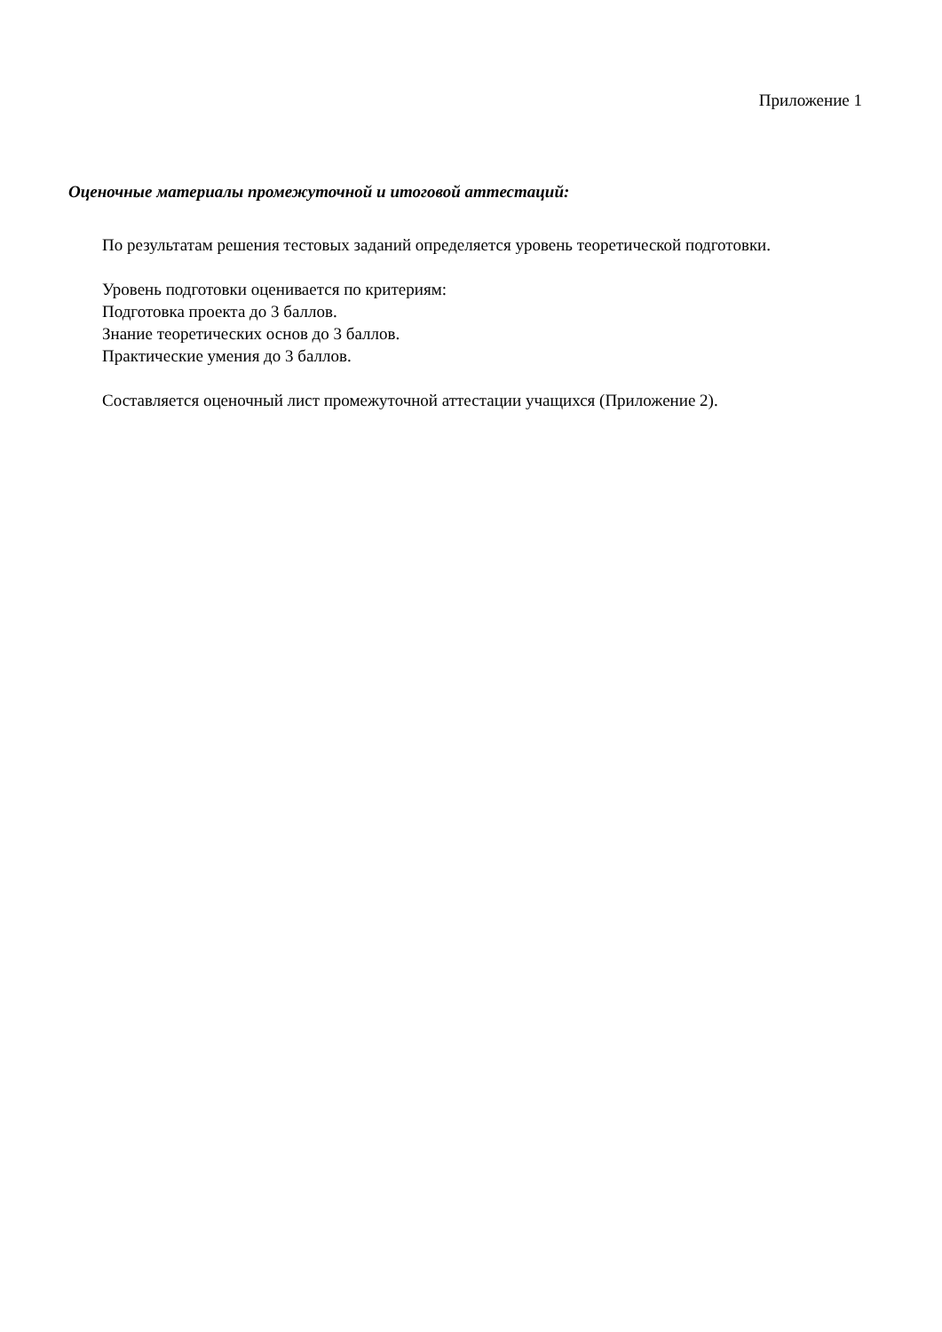Приложение 1
Оценочные материалы промежуточной и итоговой аттестаций:
По результатам решения тестовых заданий определяется уровень теоретической подготовки.
Уровень подготовки оценивается по критериям:
Подготовка проекта до 3 баллов.
Знание теоретических основ до 3 баллов.
Практические умения до 3 баллов.
Составляется оценочный лист промежуточной аттестации учащихся (Приложение 2).